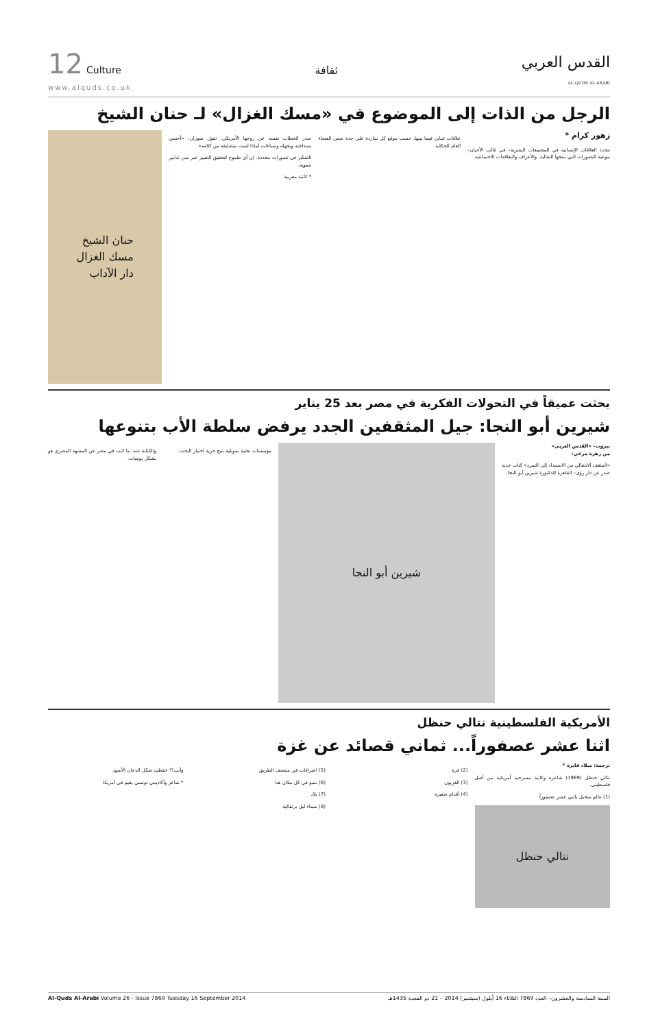12 Culture
www.alquds.co.uk
ثقافة
القدس العربي
AL-QUDS AL-ARABI
الرجل من الذات إلى الموضوع في «مسك الغزال» لـ حنان الشيخ
زهور كرام *
تتحدد العلاقات الإنسانية في المجتمعات البشرية– في غالب الأحيان– بنوعية التصورات التي تنتجها التقاليد، والأعراف والتعاقدات الاجتماعية.
علاقات تتباين فيما بينها، حسب موقع كل ساردة على حدة ضمن الفضاء العام للحكاية.
صدر الخطاب نفسه عن زوجها الأمريكي. تقول سوزان: «أحتمي بسذاجته وبجهله وتساءلت لماذا لست متضايقة من كلامه».
التفكير في تصورات محددة. إن أي طموح لتحقيق التغيير عبر سن تدابير تنموية.
* كاتبة مغربية
حنان الشيخ
مسك الغزال
دار الآداب
بحثت عميقاً في التحولات الفكرية في مصر بعد 25 يناير
شيرين أبو النجا: جيل المثقفين الجدد يرفض سلطة الأب بتنوعها
بيروت– «القدس العربي»
من زهرة مرعي:
«المثقف الانتقالي من الاستبداد إلى التمرد» كتاب جديد صدر عن دار رؤى– القاهرة للدكتورة شيرين أبو النجا.
شيرين أبو النجا
مؤسسات بحثية تمويلية تتيح حرية اختيار البحث.
والكتابة عنه. ما كتب في مصر عن المشهد المصري هو بشكل يوميات.
الأمريكية الفلسطينية نتالي حنظل
اثنا عشر عصفوراً... ثماني قصائد عن غزة
ترجمة: ميلاد فايزة *
نتالي حنظل (1969) شاعرة وكاتبة مسرحية أمريكية من أصل فلسطيني.
(1) عالم متخيل باثني عشر عصفوراً
نتالي حنظل
(2) غزة
(3) الغزيون
(4) أقدام صغيرة
(5) اعترافات في منتصف الطريق
(6) ننمو في كل مكان هنا
(7) بلاد
(8) سماء ليل برتقالية
وأنت؟! حفظت شكل الدخان الأسود
* شاعر وأكاديمي تونسي يقيم في أمريكا
Al-Quds Al-Arabi Volume 26 - Issue 7869 Tuesday 16 September 2014 السنة السادسة والعشرون– العدد 7869 الثلاثاء 16 أيلول (سبتمبر) 2014 – 21 ذو القعدة 1435هـ